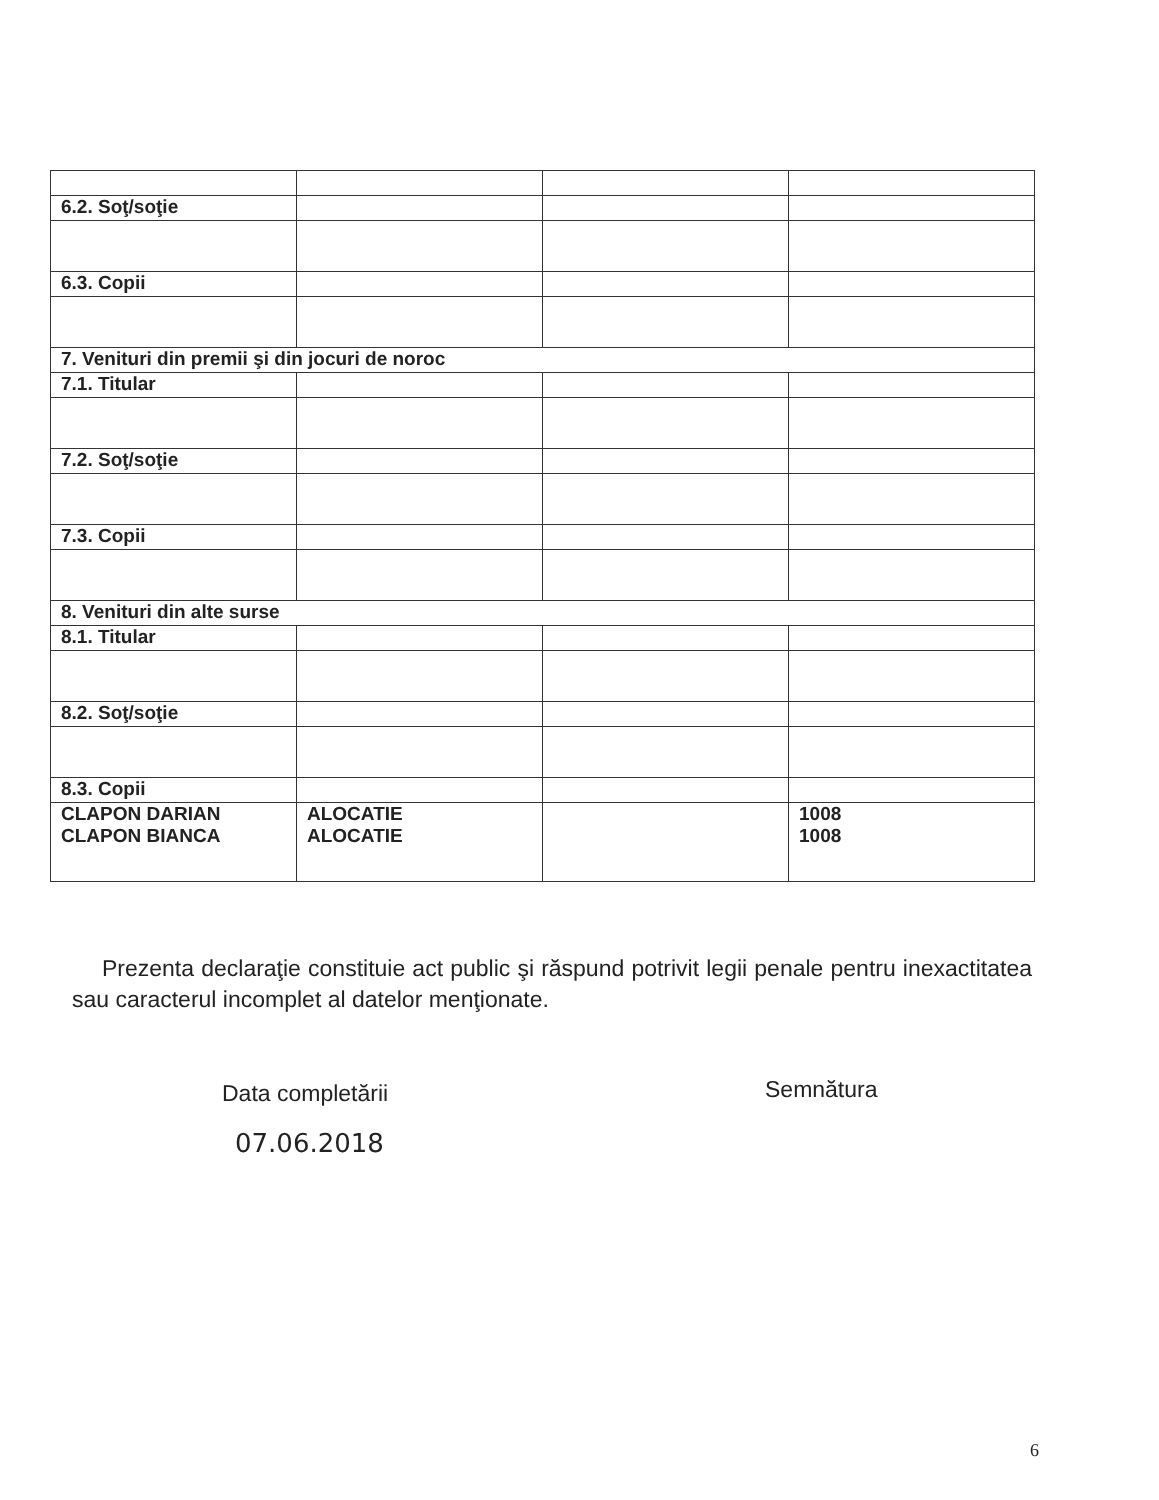| 6.2. Soţ/soţie | | | |
| 6.3. Copii | | | |
| 7. Venituri din premii şi din jocuri de noroc | | | |
| 7.1. Titular | | | |
| 7.2. Soţ/soţie | | | |
| 7.3. Copii | | | |
| 8. Venituri din alte surse | | | |
| 8.1. Titular | | | |
| 8.2. Soţ/soţie | | | |
| 8.3. Copii | | | |
| CLAPON DARIAN CLAPON BIANCA | ALOCATIE ALOCATIE | | 1008 1008 |
Prezenta declaraţie constituie act public şi răspund potrivit legii penale pentru inexactitatea sau caracterul incomplet al datelor menţionate.
Data completării Semnătura
07.06.2018
6